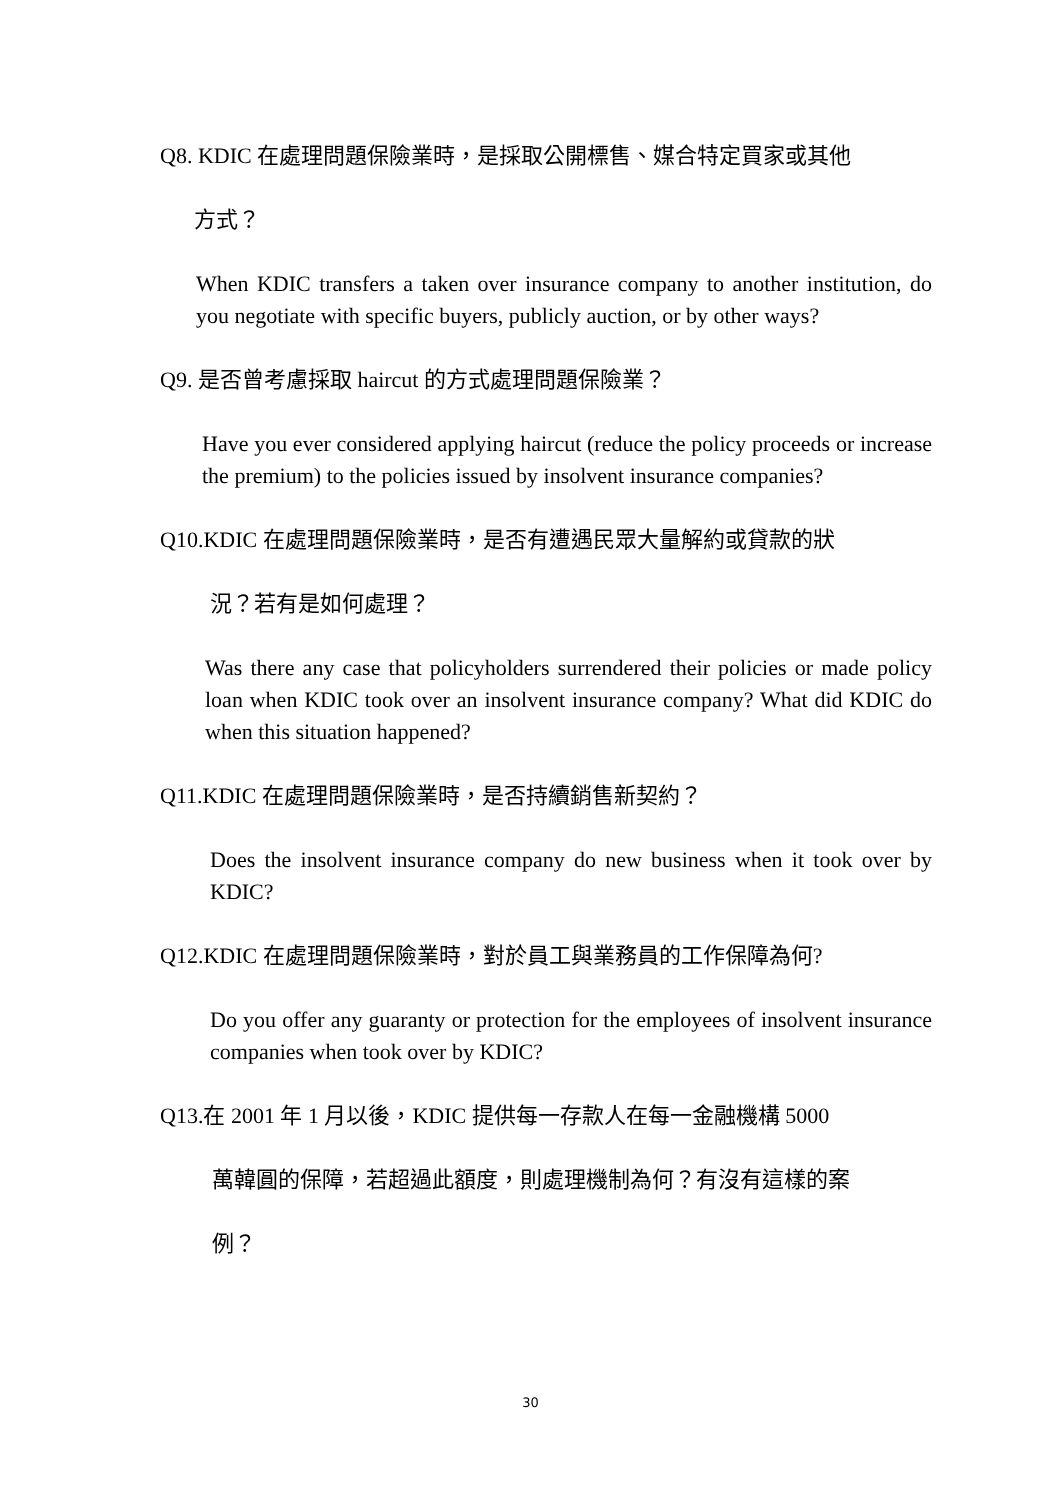Q8. KDIC 在處理問題保險業時，是採取公開標售、媒合特定買家或其他
方式？
When KDIC transfers a taken over insurance company to another institution, do you negotiate with specific buyers, publicly auction, or by other ways?
Q9. 是否曾考慮採取 haircut 的方式處理問題保險業？
Have you ever considered applying haircut (reduce the policy proceeds or increase the premium) to the policies issued by insolvent insurance companies?
Q10.KDIC 在處理問題保險業時，是否有遭遇民眾大量解約或貸款的狀
況？若有是如何處理？
Was there any case that policyholders surrendered their policies or made policy loan when KDIC took over an insolvent insurance company? What did KDIC do when this situation happened?
Q11.KDIC 在處理問題保險業時，是否持續銷售新契約？
Does the insolvent insurance company do new business when it took over by KDIC?
Q12.KDIC 在處理問題保險業時，對於員工與業務員的工作保障為何?
Do you offer any guaranty or protection for the employees of insolvent insurance companies when took over by KDIC?
Q13.在 2001 年 1 月以後，KDIC 提供每一存款人在每一金融機構 5000
萬韓圓的保障，若超過此額度，則處理機制為何？有沒有這樣的案
例？
30